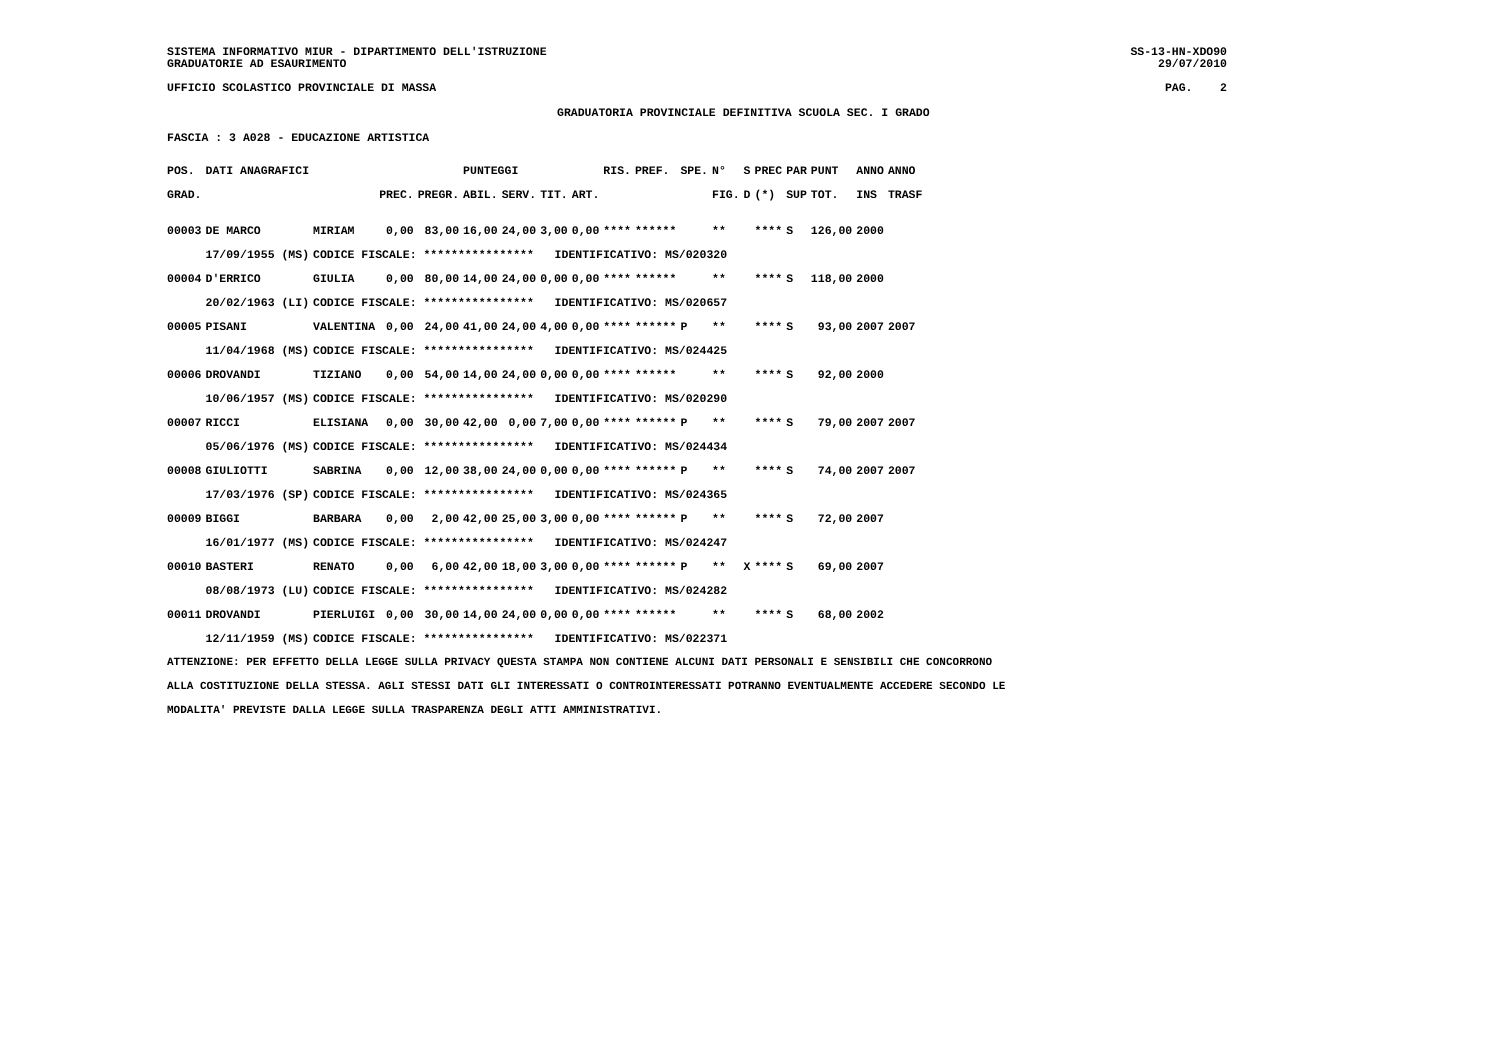SISTEMA INFORMATIVO MIUR - DIPARTIMENTO DELL'ISTRUZIONE SS-13-HN-XDO90
GRADUATORIE AD ESAURIMENTO 29/07/2010
UFFICIO SCOLASTICO PROVINCIALE DI MASSA PAG. 2
GRADUATORIA PROVINCIALE DEFINITIVA SCUOLA SEC. I GRADO
FASCIA : 3 A028 - EDUCAZIONE ARTISTICA
| POS. | DATI ANAGRAFICI | | | | PUNTEGGI | | | | RIS. | PREF. | SPE. | N° | S | PREC | PAR | PUNT | ANNO | ANNO |
| --- | --- | --- | --- | --- | --- | --- | --- | --- | --- | --- | --- | --- | --- | --- | --- | --- | --- | --- |
| GRAD. | | | PREC. | PREGR. | ABIL. | SERV. | TIT. | ART. | | | | FIG. | D | (*) | SUP | TOT. | INS | TRASF |
| 00003 | DE MARCO | MIRIAM | 0,00 | 83,00 | 16,00 | 24,00 | 3,00 | 0,00 | **** | ****** | | ** | | **** | S | 126,00 | 2000 | |
| | 17/09/1955 (MS) | CODICE FISCALE: **************** IDENTIFICATIVO: MS/020320 | | | | | | | | | | | | | | | | |
| 00004 | D'ERRICO | GIULIA | 0,00 | 80,00 | 14,00 | 24,00 | 0,00 | 0,00 | **** | ****** | | ** | | **** | S | 118,00 | 2000 | |
| | 20/02/1963 (LI) | CODICE FISCALE: **************** IDENTIFICATIVO: MS/020657 | | | | | | | | | | | | | | | | |
| 00005 | PISANI | VALENTINA | 0,00 | 24,00 | 41,00 | 24,00 | 4,00 | 0,00 | **** | ****** | P | ** | | **** | S | 93,00 | 2007 | 2007 |
| | 11/04/1968 (MS) | CODICE FISCALE: **************** IDENTIFICATIVO: MS/024425 | | | | | | | | | | | | | | | | |
| 00006 | DROVANDI | TIZIANO | 0,00 | 54,00 | 14,00 | 24,00 | 0,00 | 0,00 | **** | ****** | | ** | | **** | S | 92,00 | 2000 | |
| | 10/06/1957 (MS) | CODICE FISCALE: **************** IDENTIFICATIVO: MS/020290 | | | | | | | | | | | | | | | | |
| 00007 | RICCI | ELISIANA | 0,00 | 30,00 | 42,00 | 0,00 | 7,00 | 0,00 | **** | ****** | P | ** | | **** | S | 79,00 | 2007 | 2007 |
| | 05/06/1976 (MS) | CODICE FISCALE: **************** IDENTIFICATIVO: MS/024434 | | | | | | | | | | | | | | | | |
| 00008 | GIULIOTTI | SABRINA | 0,00 | 12,00 | 38,00 | 24,00 | 0,00 | 0,00 | **** | ****** | P | ** | | **** | S | 74,00 | 2007 | 2007 |
| | 17/03/1976 (SP) | CODICE FISCALE: **************** IDENTIFICATIVO: MS/024365 | | | | | | | | | | | | | | | | |
| 00009 | BIGGI | BARBARA | 0,00 | 2,00 | 42,00 | 25,00 | 3,00 | 0,00 | **** | ****** | P | ** | | **** | S | 72,00 | 2007 | |
| | 16/01/1977 (MS) | CODICE FISCALE: **************** IDENTIFICATIVO: MS/024247 | | | | | | | | | | | | | | | | |
| 00010 | BASTERI | RENATO | 0,00 | 6,00 | 42,00 | 18,00 | 3,00 | 0,00 | **** | ****** | P | ** | X | **** | S | 69,00 | 2007 | |
| | 08/08/1973 (LU) | CODICE FISCALE: **************** IDENTIFICATIVO: MS/024282 | | | | | | | | | | | | | | | | |
| 00011 | DROVANDI | PIERLUIGI | 0,00 | 30,00 | 14,00 | 24,00 | 0,00 | 0,00 | **** | ****** | | ** | | **** | S | 68,00 | 2002 | |
| | 12/11/1959 (MS) | CODICE FISCALE: **************** IDENTIFICATIVO: MS/022371 | | | | | | | | | | | | | | | | |
ATTENZIONE: PER EFFETTO DELLA LEGGE SULLA PRIVACY QUESTA STAMPA NON CONTIENE ALCUNI DATI PERSONALI E SENSIBILI CHE CONCORRONO
ALLA COSTITUZIONE DELLA STESSA. AGLI STESSI DATI GLI INTERESSATI O CONTROINTERESSATI POTRANNO EVENTUALMENTE ACCEDERE SECONDO LE
MODALITA' PREVISTE DALLA LEGGE SULLA TRASPARENZA DEGLI ATTI AMMINISTRATIVI.